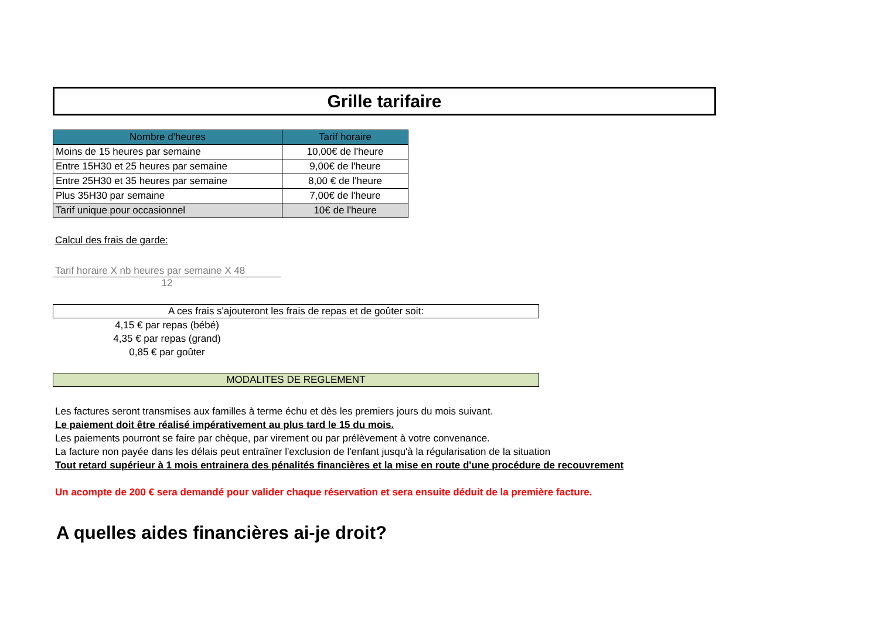Grille tarifaire
| Nombre d'heures | Tarif horaire |
| --- | --- |
| Moins de 15 heures par semaine | 10,00€ de l'heure |
| Entre 15H30 et 25 heures par semaine | 9,00€ de l'heure |
| Entre 25H30 et 35 heures par semaine | 8,00 € de l'heure |
| Plus 35H30 par semaine | 7,00€ de l'heure |
| Tarif unique pour occasionnel | 10€ de l'heure |
Calcul des frais de garde:
Tarif horaire X nb heures par semaine X 48
12
A ces frais s'ajouteront les frais de repas et de goûter soit:
4,15 € par repas (bébé)
4,35 € par repas (grand)
0,85 € par goûter
MODALITES DE REGLEMENT
Les factures seront transmises aux familles à terme échu et dès les premiers jours du mois suivant.
Le paiement doit être réalisé impérativement au plus tard le 15 du mois.
Les paiements pourront se faire par chèque, par virement ou par prélèvement à votre convenance.
La facture non payée dans les délais peut entraîner l'exclusion de l'enfant jusqu'à la régularisation de la situation
Tout retard supérieur à 1 mois entrainera des pénalités financières et la mise en route d'une procédure de recouvrement
Un acompte de 200 € sera demandé pour valider chaque réservation et sera ensuite déduit de la première facture.
A quelles aides financières ai-je droit?